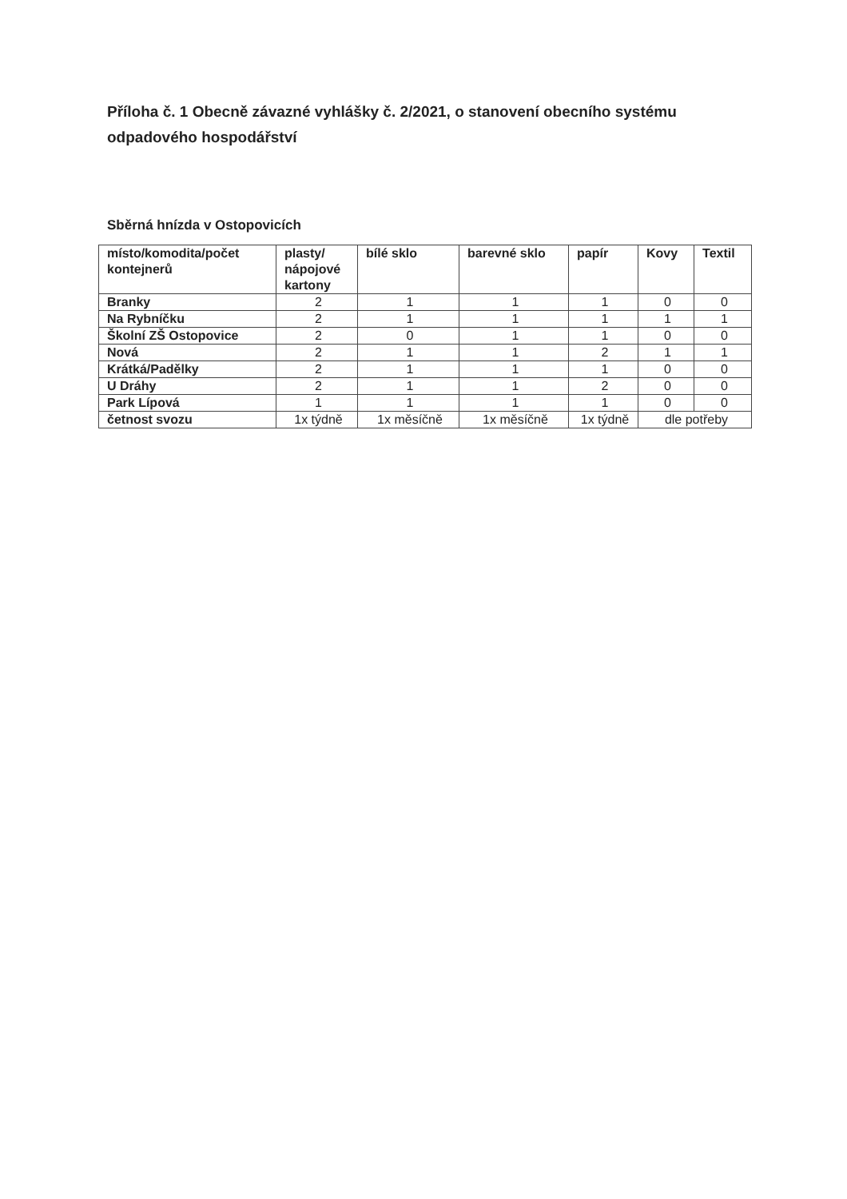Příloha č. 1 Obecně závazné vyhlášky č. 2/2021, o stanovení obecního systému odpadového hospodářství
Sběrná hnízda v Ostopovicích
| místo/komodita/počet kontejnerů | plasty/ nápojové kartony | bílé sklo | barevné sklo | papír | Kovy | Textil |
| --- | --- | --- | --- | --- | --- | --- |
| Branky | 2 | 1 | 1 | 1 | 0 | 0 |
| Na Rybníčku | 2 | 1 | 1 | 1 | 1 | 1 |
| Školní ZŠ Ostopovice | 2 | 0 | 1 | 1 | 0 | 0 |
| Nová | 2 | 1 | 1 | 2 | 1 | 1 |
| Krátká/Padělky | 2 | 1 | 1 | 1 | 0 | 0 |
| U Dráhy | 2 | 1 | 1 | 2 | 0 | 0 |
| Park Lípová | 1 | 1 | 1 | 1 | 0 | 0 |
| četnost svozu | 1x týdně | 1x měsíčně | 1x měsíčně | 1x týdně | dle potřeby | |